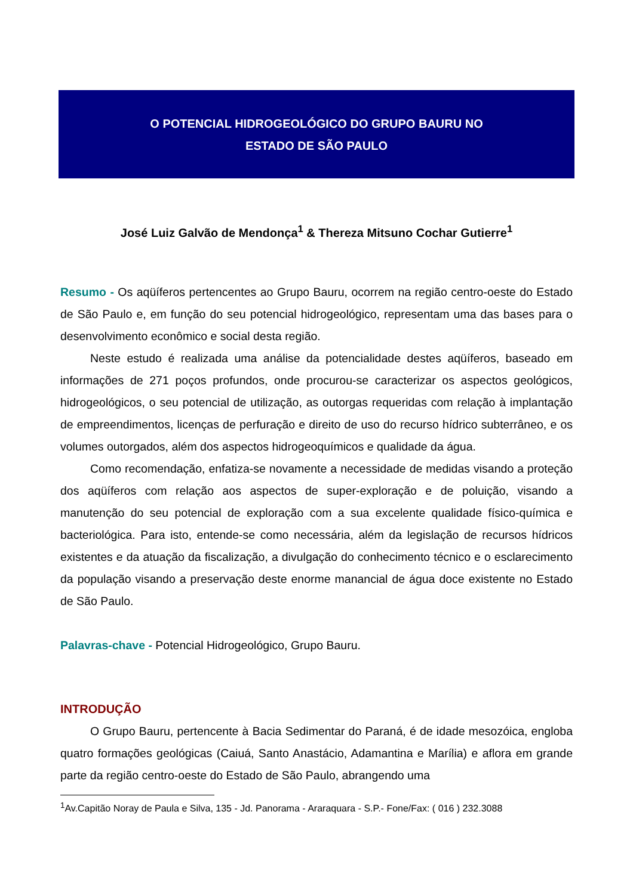O POTENCIAL HIDROGEOLÓGICO DO GRUPO BAURU NO
ESTADO DE SÃO PAULO
José Luiz Galvão de Mendonça<sup>1</sup> & Thereza Mitsuno Cochar Gutierre<sup>1</sup>
Resumo - Os aqüíferos pertencentes ao Grupo Bauru, ocorrem na região centro-oeste do Estado de São Paulo e, em função do seu potencial hidrogeológico, representam uma das bases para o desenvolvimento econômico e social desta região.
Neste estudo é realizada uma análise da potencialidade destes aqüíferos, baseado em informações de 271 poços profundos, onde procurou-se caracterizar os aspectos geológicos, hidrogeológicos, o seu potencial de utilização, as outorgas requeridas com relação à implantação de empreendimentos, licenças de perfuração e direito de uso do recurso hídrico subterrâneo, e os volumes outorgados, além dos aspectos hidrogeoquímicos e qualidade da água.
Como recomendação, enfatiza-se novamente a necessidade de medidas visando a proteção dos aqüíferos com relação aos aspectos de super-exploração e de poluição, visando a manutenção do seu potencial de exploração com a sua excelente qualidade físico-química e bacteriológica. Para isto, entende-se como necessária, além da legislação de recursos hídricos existentes e da atuação da fiscalização, a divulgação do conhecimento técnico e o esclarecimento da população visando a preservação deste enorme manancial de água doce existente no Estado de São Paulo.
Palavras-chave - Potencial Hidrogeológico, Grupo Bauru.
INTRODUÇÃO
O Grupo Bauru, pertencente à Bacia Sedimentar do Paraná, é de idade mesozóica, engloba quatro formações geológicas (Caiuá, Santo Anastácio, Adamantina e Marília) e aflora em grande parte da região centro-oeste do Estado de São Paulo, abrangendo uma
<sup>1</sup> Av.Capitão Noray de Paula e Silva, 135 - Jd. Panorama - Araraquara - S.P.- Fone/Fax: ( 016 ) 232.3088